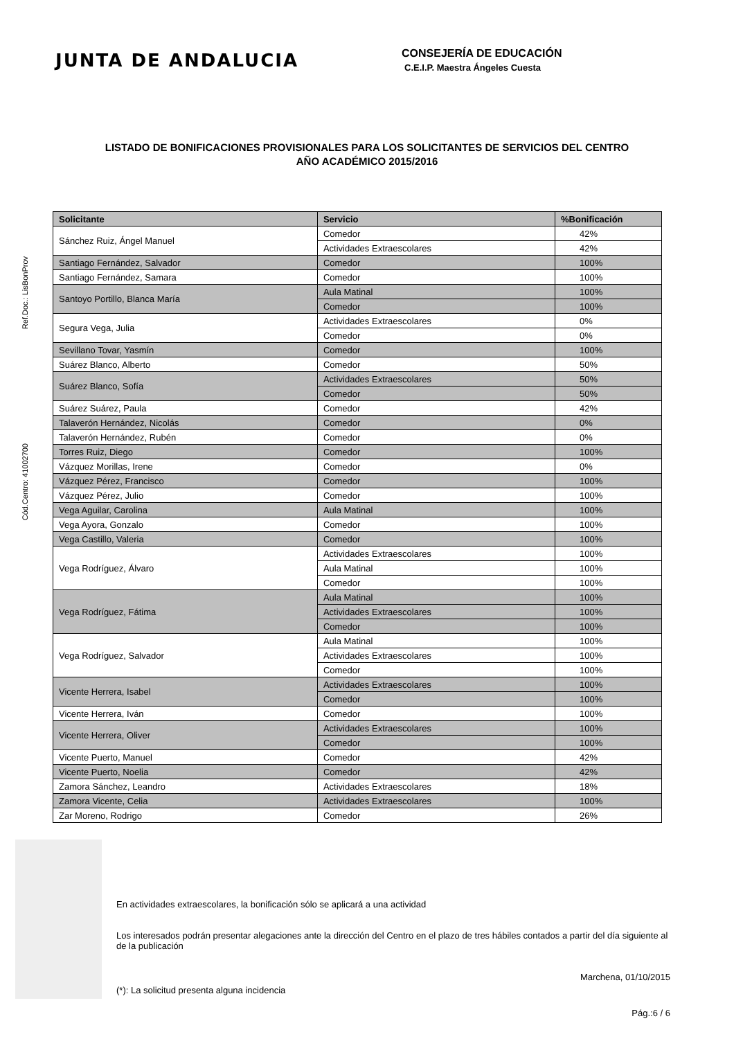JUNTA DE ANDALUCIA
CONSEJERÍA DE EDUCACIÓN
C.E.I.P. Maestra Ángeles Cuesta
LISTADO DE BONIFICACIONES PROVISIONALES PARA LOS SOLICITANTES DE SERVICIOS DEL CENTRO
AÑO ACADÉMICO 2015/2016
Ref.Doc.: LisBonProv
Cód.Centro: 41002700
| Solicitante | Servicio | %Bonificación |
| --- | --- | --- |
| Sánchez Ruiz, Ángel Manuel | Comedor | 42% |
| | Actividades Extraescolares | 42% |
| Santiago Fernández, Salvador | Comedor | 100% |
| Santiago Fernández, Samara | Comedor | 100% |
| Santoyo Portillo, Blanca María | Aula Matinal | 100% |
| | Comedor | 100% |
| Segura Vega, Julia | Actividades Extraescolares | 0% |
| | Comedor | 0% |
| Sevillano Tovar, Yasmín | Comedor | 100% |
| Suárez Blanco, Alberto | Comedor | 50% |
| Suárez Blanco, Sofía | Actividades Extraescolares | 50% |
| | Comedor | 50% |
| Suárez Suárez, Paula | Comedor | 42% |
| Talaverón Hernández, Nicolás | Comedor | 0% |
| Talaverón Hernández, Rubén | Comedor | 0% |
| Torres Ruiz, Diego | Comedor | 100% |
| Vázquez Morillas, Irene | Comedor | 0% |
| Vázquez Pérez, Francisco | Comedor | 100% |
| Vázquez Pérez, Julio | Comedor | 100% |
| Vega Aguilar, Carolina | Aula Matinal | 100% |
| Vega Ayora, Gonzalo | Comedor | 100% |
| Vega Castillo, Valeria | Comedor | 100% |
| Vega Rodríguez, Álvaro | Actividades Extraescolares | 100% |
| | Aula Matinal | 100% |
| | Comedor | 100% |
| Vega Rodríguez, Fátima | Aula Matinal | 100% |
| | Actividades Extraescolares | 100% |
| | Comedor | 100% |
| Vega Rodríguez, Salvador | Aula Matinal | 100% |
| | Actividades Extraescolares | 100% |
| | Comedor | 100% |
| Vicente Herrera, Isabel | Actividades Extraescolares | 100% |
| | Comedor | 100% |
| Vicente Herrera, Iván | Comedor | 100% |
| Vicente Herrera, Oliver | Actividades Extraescolares | 100% |
| | Comedor | 100% |
| Vicente Puerto, Manuel | Comedor | 42% |
| Vicente Puerto, Noelia | Comedor | 42% |
| Zamora Sánchez, Leandro | Actividades Extraescolares | 18% |
| Zamora Vicente, Celia | Actividades Extraescolares | 100% |
| Zar Moreno, Rodrigo | Comedor | 26% |
En actividades extraescolares, la bonificación sólo se aplicará a una actividad
Los interesados podrán presentar alegaciones ante la dirección del Centro en el plazo de tres hábiles contados a partir del día siguiente al de la publicación
Marchena, 01/10/2015
(*): La solicitud presenta alguna incidencia
Pág.:6 / 6